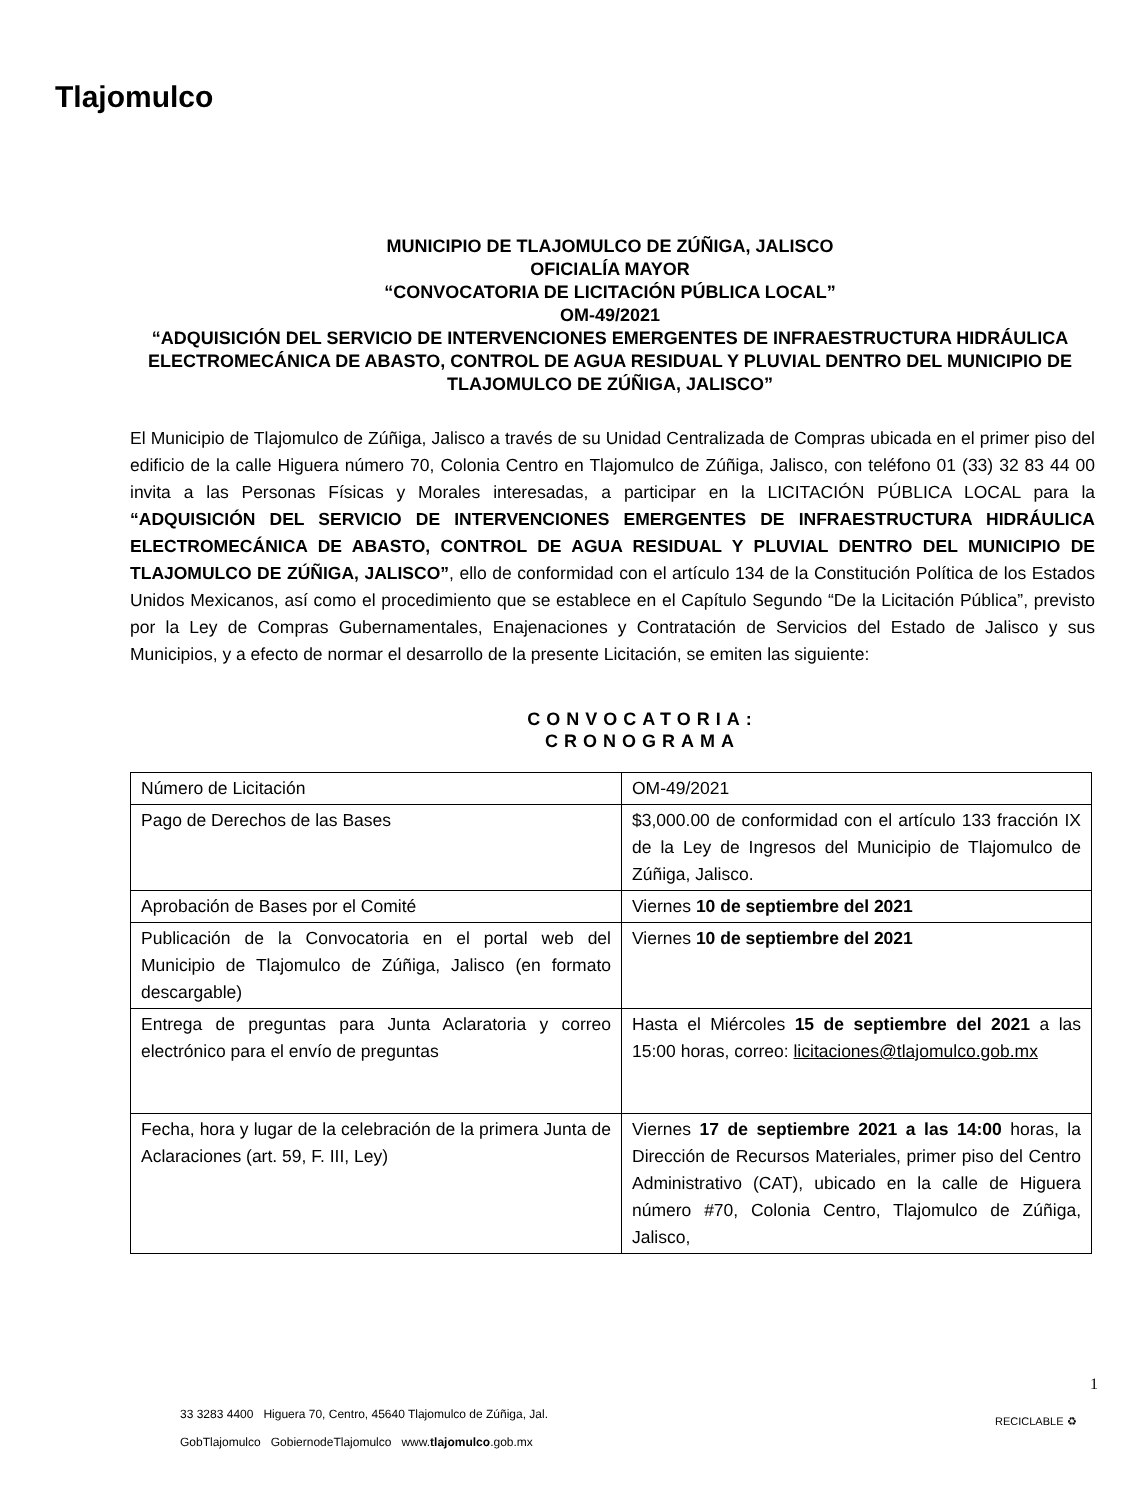Tlajomulco
MUNICIPIO DE TLAJOMULCO DE ZÚÑIGA, JALISCO
OFICIALÍA MAYOR
“CONVOCATORIA DE LICITACIÓN PÚBLICA LOCAL”
OM-49/2021
“ADQUISICIÓN DEL SERVICIO DE INTERVENCIONES EMERGENTES DE INFRAESTRUCTURA HIDRÁULICA ELECTROMECÁNICA DE ABASTO, CONTROL DE AGUA RESIDUAL Y PLUVIAL DENTRO DEL MUNICIPIO DE TLAJOMULCO DE ZÚÑIGA, JALISCO”
El Municipio de Tlajomulco de Zúñiga, Jalisco a través de su Unidad Centralizada de Compras ubicada en el primer piso del edificio de la calle Higuera número 70, Colonia Centro en Tlajomulco de Zúñiga, Jalisco, con teléfono 01 (33) 32 83 44 00 invita a las Personas Físicas y Morales interesadas, a participar en la LICITACIÓN PÚBLICA LOCAL para la “ADQUISICIÓN DEL SERVICIO DE INTERVENCIONES EMERGENTES DE INFRAESTRUCTURA HIDRÁULICA ELECTROMECÁNICA DE ABASTO, CONTROL DE AGUA RESIDUAL Y PLUVIAL DENTRO DEL MUNICIPIO DE TLAJOMULCO DE ZÚÑIGA, JALISCO”, ello de conformidad con el artículo 134 de la Constitución Política de los Estados Unidos Mexicanos, así como el procedimiento que se establece en el Capítulo Segundo “De la Licitación Pública”, previsto por la Ley de Compras Gubernamentales, Enajenaciones y Contratación de Servicios del Estado de Jalisco y sus Municipios, y a efecto de normar el desarrollo de la presente Licitación, se emiten las siguiente:
CONVOCATORIA:
CRONOGRAMA
| Número de Licitación | OM-49/2021 |
| Pago de Derechos de las Bases | $3,000.00 de conformidad con el artículo 133 fracción IX de la Ley de Ingresos del Municipio de Tlajomulco de Zúñiga, Jalisco. |
| Aprobación de Bases por el Comité | Viernes 10 de septiembre del 2021 |
| Publicación de la Convocatoria en el portal web del Municipio de Tlajomulco de Zúñiga, Jalisco (en formato descargable) | Viernes 10 de septiembre del 2021 |
| Entrega de preguntas para Junta Aclaratoria y correo electrónico para el envío de preguntas | Hasta el Miércoles 15 de septiembre del 2021 a las 15:00 horas, correo: licitaciones@tlajomulco.gob.mx |
| Fecha, hora y lugar de la celebración de la primera Junta de Aclaraciones (art. 59, F. III, Ley) | Viernes 17 de septiembre 2021 a las 14:00 horas, la Dirección de Recursos Materiales, primer piso del Centro Administrativo (CAT), ubicado en la calle de Higuera número #70, Colonia Centro, Tlajomulco de Zúñiga, Jalisco, |
1
33 3283 4400 Higuera 70, Centro, 45640 Tlajomulco de Zúñiga, Jal.
GobTlajomulco GobiernodeTlajomulco www.tlajomulco.gob.mx
RECICLABLE ♻